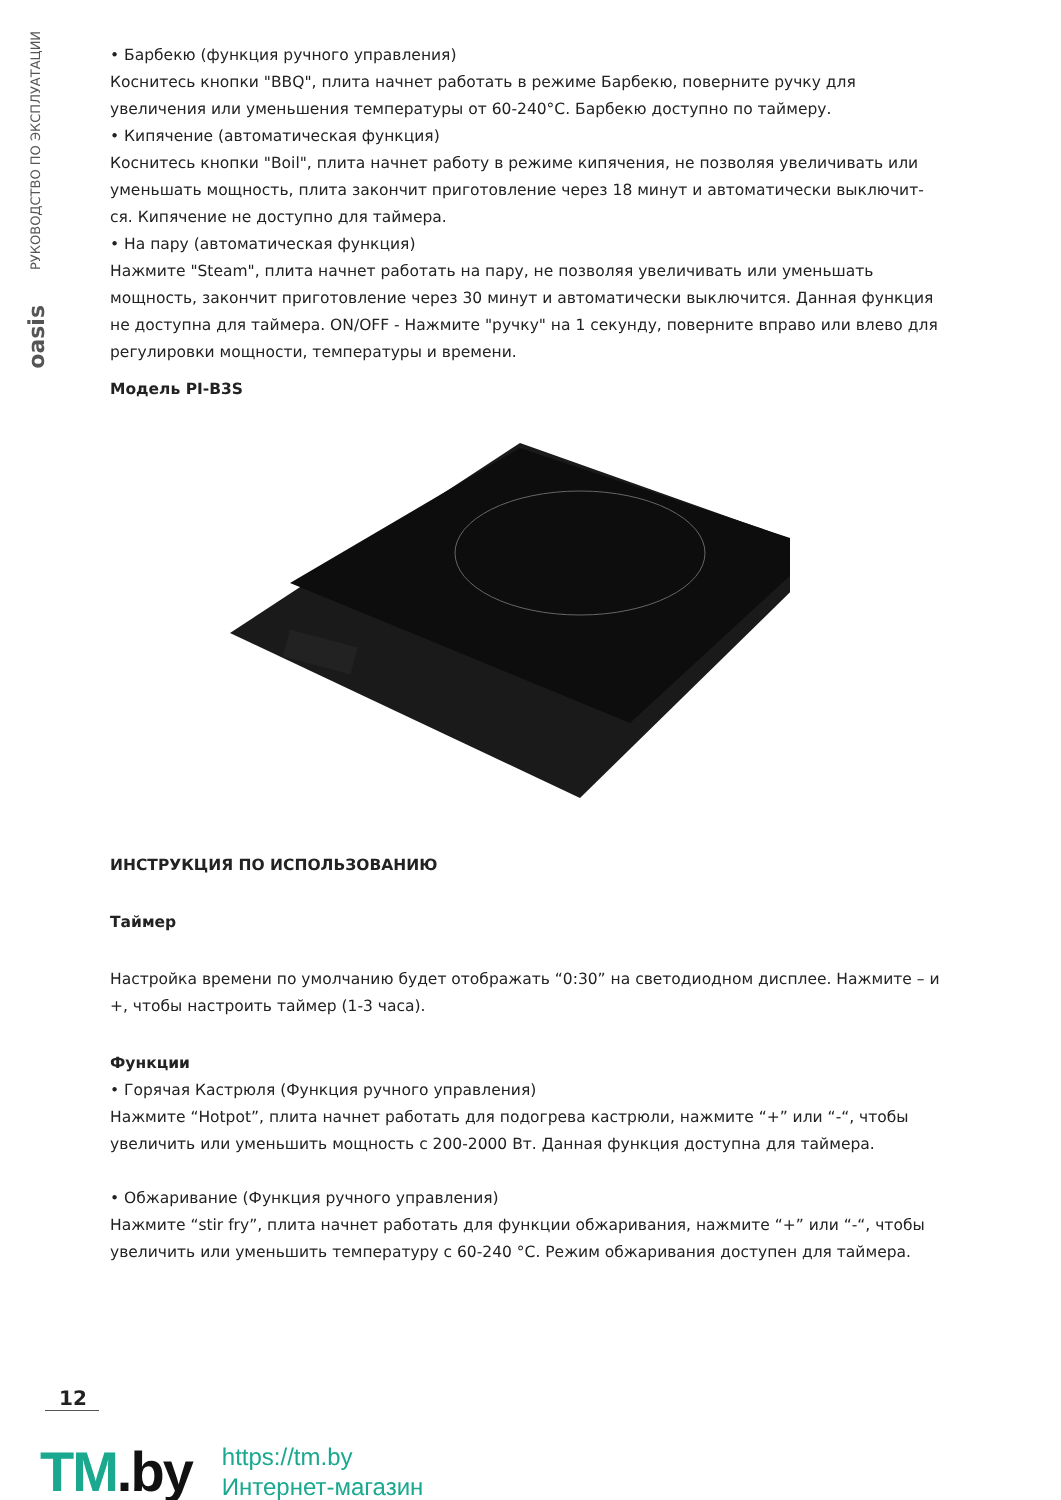РУКОВОДСТВО ПО ЭКСПЛУАТАЦИИ
oasis
• Барбекю (функция ручного управления)
Коснитесь кнопки "BBQ", плита начнет работать в режиме Барбекю, поверните ручку для увеличения или уменьшения температуры от 60-240°С. Барбекю доступно по таймеру.
• Кипячение (автоматическая функция)
Коснитесь кнопки "Boil", плита начнет работу в режиме кипячения, не позволяя увеличивать или уменьшать мощность, плита закончит приготовление через 18 минут и автоматически выключит-ся. Кипячение не доступно для таймера.
• На пару (автоматическая функция)
Нажмите "Steam", плита начнет работать на пару, не позволяя увеличивать или уменьшать мощность, закончит приготовление через 30 минут и автоматически выключится. Данная функция не доступна для таймера. ON/OFF - Нажмите "ручку" на 1 секунду, поверните вправо или влево для регулировки мощности, температуры и времени.
Модель PI-B3S
ИНСТРУКЦИЯ ПО ИСПОЛЬЗОВАНИЮ
Таймер
Настройка времени по умолчанию будет отображать “0:30” на светодиодном дисплее. Нажмите – и +, чтобы настроить таймер (1-3 часа).
Функции
• Горячая Кастрюля (Функция ручного управления)
Нажмите “Hotpot”, плита начнет работать для подогрева кастрюли, нажмите “+” или “-“, чтобы увеличить или уменьшить мощность с 200-2000 Вт. Данная функция доступна для таймера.
• Обжаривание (Функция ручного управления)
Нажмите “stir fry”, плита начнет работать для функции обжаривания, нажмите “+” или “-“, чтобы увеличить или уменьшить температуру с 60-240 °С. Режим обжаривания доступен для таймера.
12
TM.by
https://tm.by
Интернет-магазин